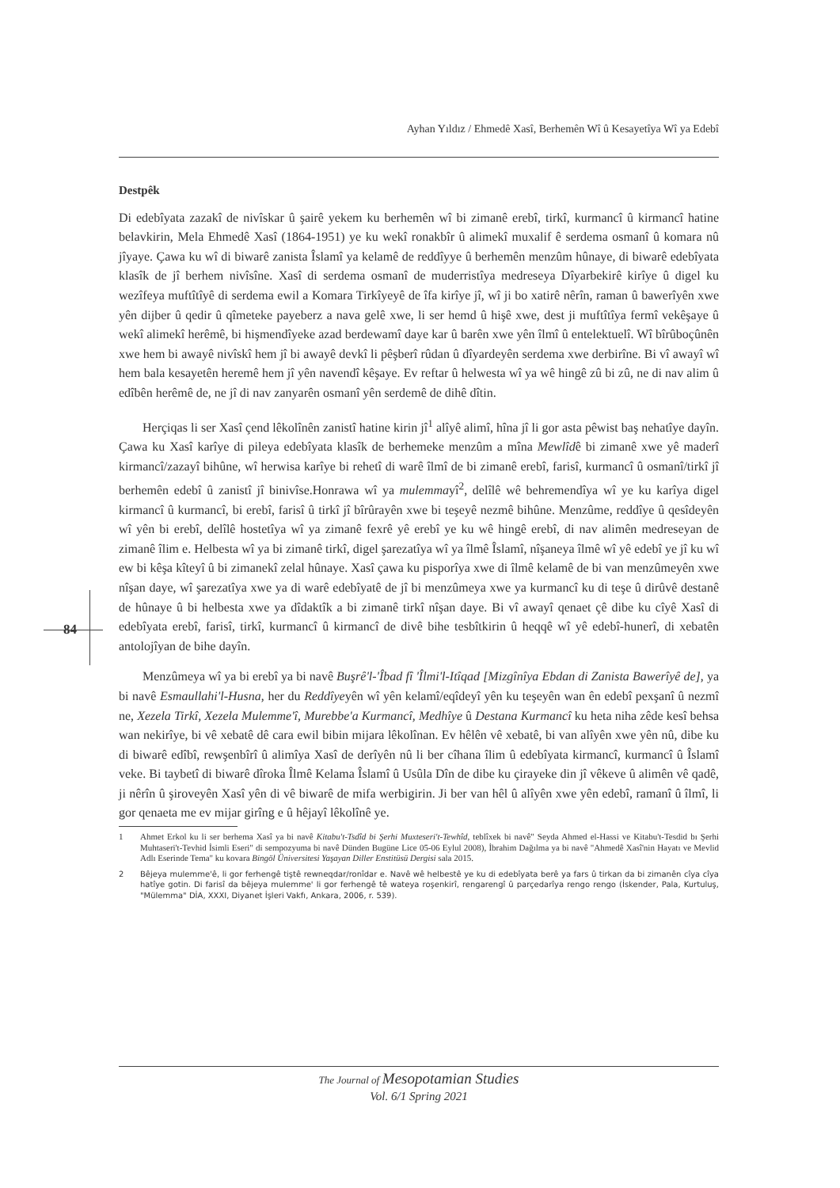Ayhan Yıldız / Ehmedê Xasî, Berhemên Wî û Kesayetîya Wî ya Edebî
84
Destpêk
Di edebîyata zazakî de nivîskar û şairê yekem ku berhemên wî bi zimanê erebî, tirkî, kurmancî û kirmancî hatine belavkirin, Mela Ehmedê Xasî (1864-1951) ye ku wekî ronakbîr û alimekî muxalif ê serdema osmanî û komara nû jîyaye. Çawa ku wî di biwarê zanista Îslamî ya kelamê de reddîyye û berhemên menzûm hûnaye, di biwarê edebîyata klasîk de jî berhem nivîsîne. Xasî di serdema osmanî de muderristîya medreseya Dîyarbekirê kirîye û digel ku wezîfeya muftîtîyê di serdema ewil a Komara Tirkîyeyê de îfa kirîye jî, wî ji bo xatirê nêrîn, raman û bawerîyên xwe yên dijber û qedir û qîmeteke payeberz a nava gelê xwe, li ser hemd û hişê xwe, dest ji muftîtîya fermî vekêşaye û wekî alimekî herêmê, bi hişmendîyeke azad berdewamî daye kar û barên xwe yên îlmî û entelektuelî. Wî bîrûboçûnên xwe hem bi awayê nivîskî hem jî bi awayê devkî li pêşberî rûdan û dîyardeyên serdema xwe derbirîne. Bi vî awayî wî hem bala kesayetên heremê hem jî yên navendî kêşaye. Ev reftar û helwesta wî ya wê hingê zû bi zû, ne di nav alim û edîbên herêmê de, ne jî di nav zanyarên osmanî yên serdemê de dihê dîtin.
Herçiqas li ser Xasî çend lêkolînên zanistî hatine kirin jî<sup>1</sup> alîyê alimî, hîna jî li gor asta pêwist baş nehatîye dayîn. Çawa ku Xasî karîye di pileya edebîyata klasîk de berhemeke menzûm a mîna Mewlîdê bi zimanê xwe yê maderî kirmancî/zazayî bihûne, wî herwisa karîye bi rehetî di warê îlmî de bi zimanê erebî, farisî, kurmancî û osmanî/tirkî jî berhemên edebî û zanistî jî binivîse.Honrawa wî ya mulemmayî<sup>2</sup>, delîlê wê behremendîya wî ye ku karîya digel kirmancî û kurmancî, bi erebî, farisî û tirkî jî bîrûrayên xwe bi teşeyê nezmê bihûne. Menzûme, reddîye û qesîdeyên wî yên bi erebî, delîlê hostetîya wî ya zimanê fexrê yê erebî ye ku wê hingê erebî, di nav alimên medreseyan de zimanê îlim e. Helbesta wî ya bi zimanê tirkî, digel şarezatîya wî ya îlmê Îslamî, nîşaneya îlmê wî yê edebî ye jî ku wî ew bi kêşa kîteyî û bi zimanekî zelal hûnaye. Xasî çawa ku pisporîya xwe di îlmê kelamê de bi van menzûmeyên xwe nîşan daye, wî şarezatîya xwe ya di warê edebîyatê de jî bi menzûmeya xwe ya kurmancî ku di teşe û dirûvê destanê de hûnaye û bi helbesta xwe ya dîdaktîk a bi zimanê tirkî nîşan daye. Bi vî awayî qenaet çê dibe ku cîyê Xasî di edebîyata erebî, farisî, tirkî, kurmancî û kirmancî de divê bihe tesbîtkirin û heqqê wî yê edebî-hunerî, di xebatên antolojîyan de bihe dayîn.
Menzûmeya wî ya bi erebî ya bi navê Buşrê'l-'Îbad fî 'Îlmi'l-Itîqad [Mizgînîya Ebdan di Zanista Bawerîyê de], ya bi navê Esmaullahi'l-Husna, her du Reddîyeyên wî yên kelamî/eqîdeyî yên ku teşeyên wan ên edebî pexşanî û nezmî ne, Xezela Tirkî, Xezela Mulemme'î, Murebbe'a Kurmancî, Medhîye û Destana Kurmancî ku heta niha zêde kesî behsa wan nekirîye, bi vê xebatê dê cara ewil bibin mijara lêkolînan. Ev hêlên vê xebatê, bi van alîyên xwe yên nû, dibe ku di biwarê edîbî, rewşenbîrî û alimîya Xasî de derîyên nû li ber cîhana îlim û edebîyata kirmancî, kurmancî û Îslamî veke. Bi taybetî di biwarê dîroka Îlmê Kelama Îslamî û Usûla Dîn de dibe ku çirayeke din jî vêkeve û alimên vê qadê, ji nêrîn û şiroveyên Xasî yên di vê biwarê de mifa werbigirin. Ji ber van hêl û alîyên xwe yên edebî, ramanî û îlmî, li gor qenaeta me ev mijar girîng e û hêjayî lêkolînê ye.
1 Ahmet Erkol ku li ser berhema Xasî ya bi navê Kitabu't-Tsdîd bi Şerhi Muxteseri't-Tewhîd, teblîxek bi navê" Seyda Ahmed el-Hassi ve Kitabu't-Tesdid bı Şerhi Muhtaseri't-Tevhid İsimli Eseri" di sempozyuma bi navê Dünden Bugüne Lice 05-06 Eylul 2008), İbrahim Dağılma ya bi navê "Ahmedê Xasî'nin Hayatı ve Mevlid Adlı Eserinde Tema" ku kovara Bingöl Üniversitesi Yaşayan Diller Enstitüsü Dergisi sala 2015.
2 Bêjeya mulemme'ê, li gor ferhengê tiştê rewneqdar/ronîdar e. Navê wê helbestê ye ku di edebîyata berê ya fars û tirkan da bi zimanên cîya cîya hatîye gotin. Di farisî da bêjeya mulemme' li gor ferhengê tê wateya roşenkirî, rengarengî û parçedarîya rengo rengo (İskender, Pala, Kurtuluş, "Mülemma" DİA, XXXI, Diyanet İşleri Vakfı, Ankara, 2006, r. 539).
The Journal of Mesopotamian Studies
Vol. 6/1 Spring 2021